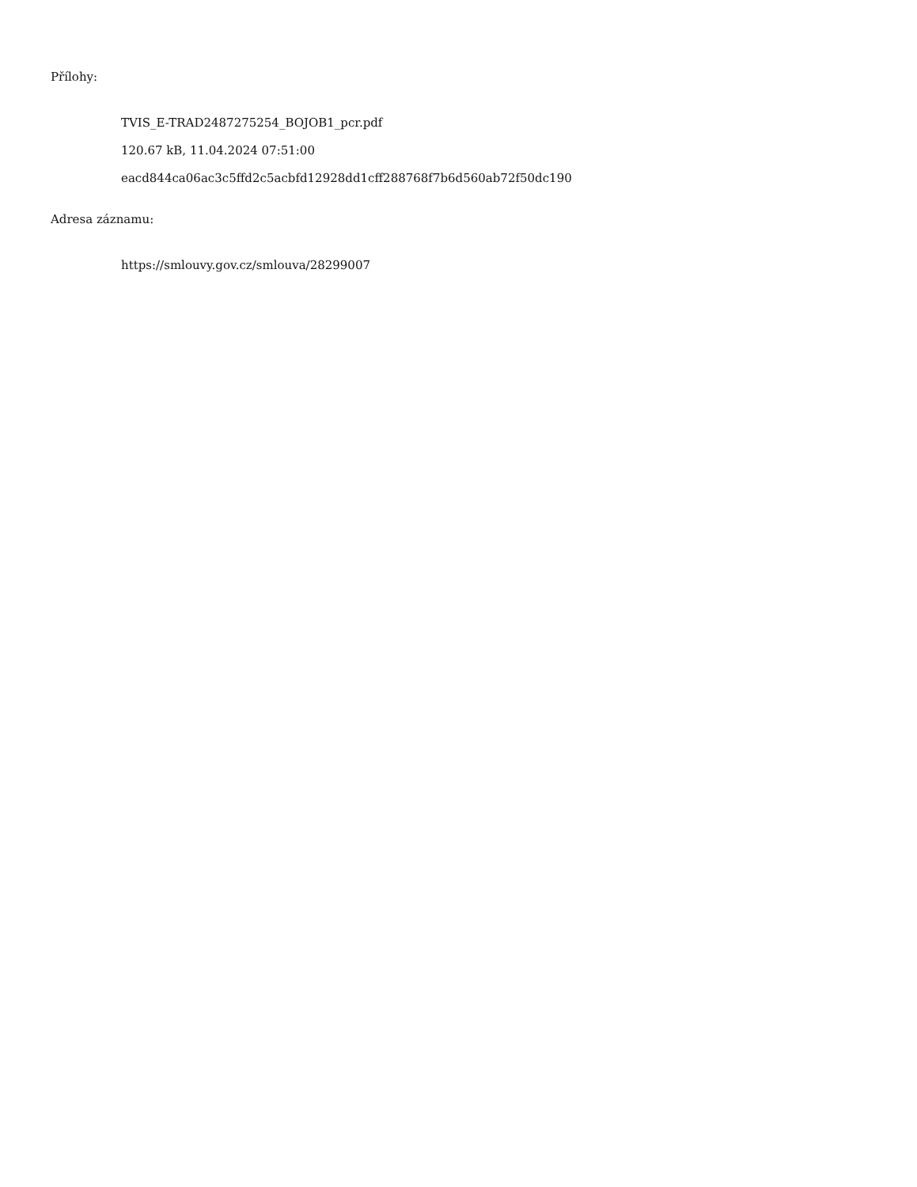Přílohy:
TVIS_E-TRAD2487275254_BOJOB1_pcr.pdf
120.67 kB, 11.04.2024 07:51:00
eacd844ca06ac3c5ffd2c5acbfd12928dd1cff288768f7b6d560ab72f50dc190
Adresa záznamu:
https://smlouvy.gov.cz/smlouva/28299007